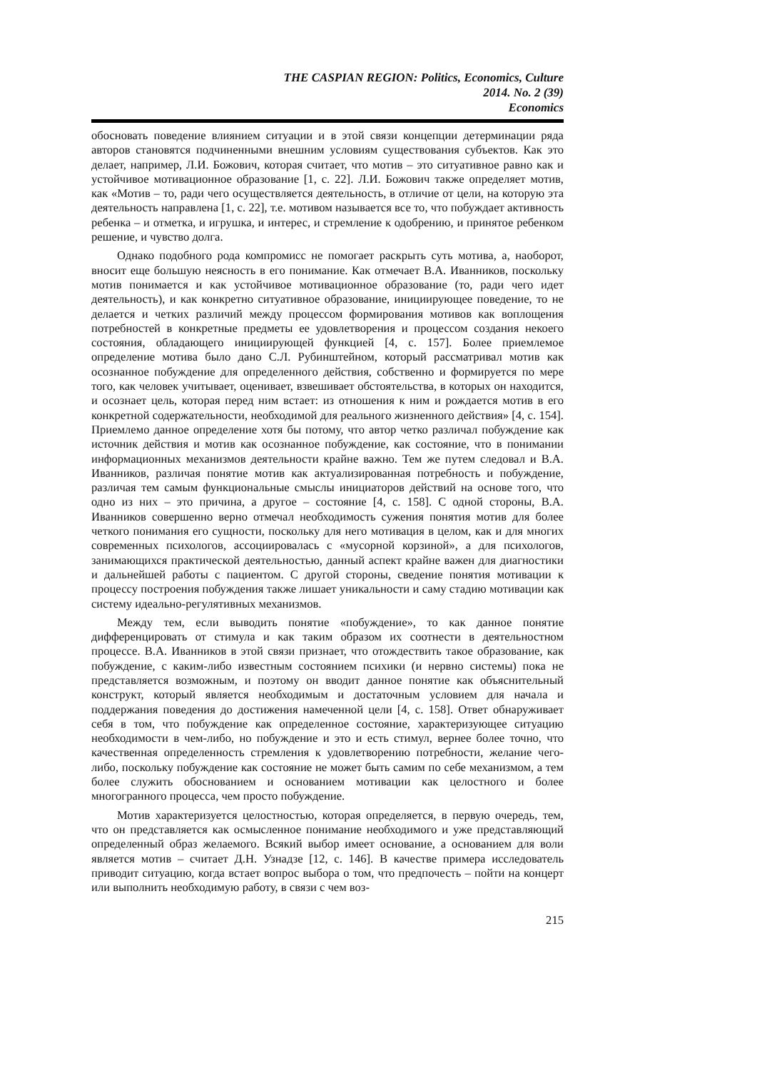THE CASPIAN REGION: Politics, Economics, Culture
2014. No. 2 (39)
Economics
обосновать поведение влиянием ситуации и в этой связи концепции детерминации ряда авторов становятся подчиненными внешним условиям существования субъектов. Как это делает, например, Л.И. Божович, которая считает, что мотив – это ситуативное равно как и устойчивое мотивационное образование [1, с. 22]. Л.И. Божович также определяет мотив, как «Мотив – то, ради чего осуществляется деятельность, в отличие от цели, на которую эта деятельность направлена [1, с. 22], т.е. мотивом называется все то, что побуждает активность ребенка – и отметка, и игрушка, и интерес, и стремление к одобрению, и принятое ребенком решение, и чувство долга.
Однако подобного рода компромисс не помогает раскрыть суть мотива, а, наоборот, вносит еще большую неясность в его понимание. Как отмечает В.А. Иванников, поскольку мотив понимается и как устойчивое мотивационное образование (то, ради чего идет деятельность), и как конкретно ситуативное образование, инициирующее поведение, то не делается и четких различий между процессом формирования мотивов как воплощения потребностей в конкретные предметы ее удовлетворения и процессом создания некоего состояния, обладающего инициирующей функцией [4, с. 157]. Более приемлемое определение мотива было дано С.Л. Рубинштейном, который рассматривал мотив как осознанное побуждение для определенного действия, собственно и формируется по мере того, как человек учитывает, оценивает, взвешивает обстоятельства, в которых он находится, и осознает цель, которая перед ним встает: из отношения к ним и рождается мотив в его конкретной содержательности, необходимой для реального жизненного действия» [4, с. 154]. Приемлемо данное определение хотя бы потому, что автор четко различал побуждение как источник действия и мотив как осознанное побуждение, как состояние, что в понимании информационных механизмов деятельности крайне важно. Тем же путем следовал и В.А. Иванников, различая понятие мотив как актуализированная потребность и побуждение, различая тем самым функциональные смыслы инициаторов действий на основе того, что одно из них – это причина, а другое – состояние [4, с. 158]. С одной стороны, В.А. Иванников совершенно верно отмечал необходимость сужения понятия мотив для более четкого понимания его сущности, поскольку для него мотивация в целом, как и для многих современных психологов, ассоциировалась с «мусорной корзиной», а для психологов, занимающихся практической деятельностью, данный аспект крайне важен для диагностики и дальнейшей работы с пациентом. С другой стороны, сведение понятия мотивации к процессу построения побуждения также лишает уникальности и саму стадию мотивации как систему идеально-регулятивных механизмов.
Между тем, если выводить понятие «побуждение», то как данное понятие дифференцировать от стимула и как таким образом их соотнести в деятельностном процессе. В.А. Иванников в этой связи признает, что отождествить такое образование, как побуждение, с каким-либо известным состоянием психики (и нервно системы) пока не представляется возможным, и поэтому он вводит данное понятие как объяснительный конструкт, который является необходимым и достаточным условием для начала и поддержания поведения до достижения намеченной цели [4, с. 158]. Ответ обнаруживает себя в том, что побуждение как определенное состояние, характеризующее ситуацию необходимости в чем-либо, но побуждение и это и есть стимул, вернее более точно, что качественная определенность стремления к удовлетворению потребности, желание чего-либо, поскольку побуждение как состояние не может быть самим по себе механизмом, а тем более служить обоснованием и основанием мотивации как целостного и более многогранного процесса, чем просто побуждение.
Мотив характеризуется целостностью, которая определяется, в первую очередь, тем, что он представляется как осмысленное понимание необходимого и уже представляющий определенный образ желаемого. Всякий выбор имеет основание, а основанием для воли является мотив – считает Д.Н. Узнадзе [12, с. 146]. В качестве примера исследователь приводит ситуацию, когда встает вопрос выбора о том, что предпочесть – пойти на концерт или выполнить необходимую работу, в связи с чем воз-
215